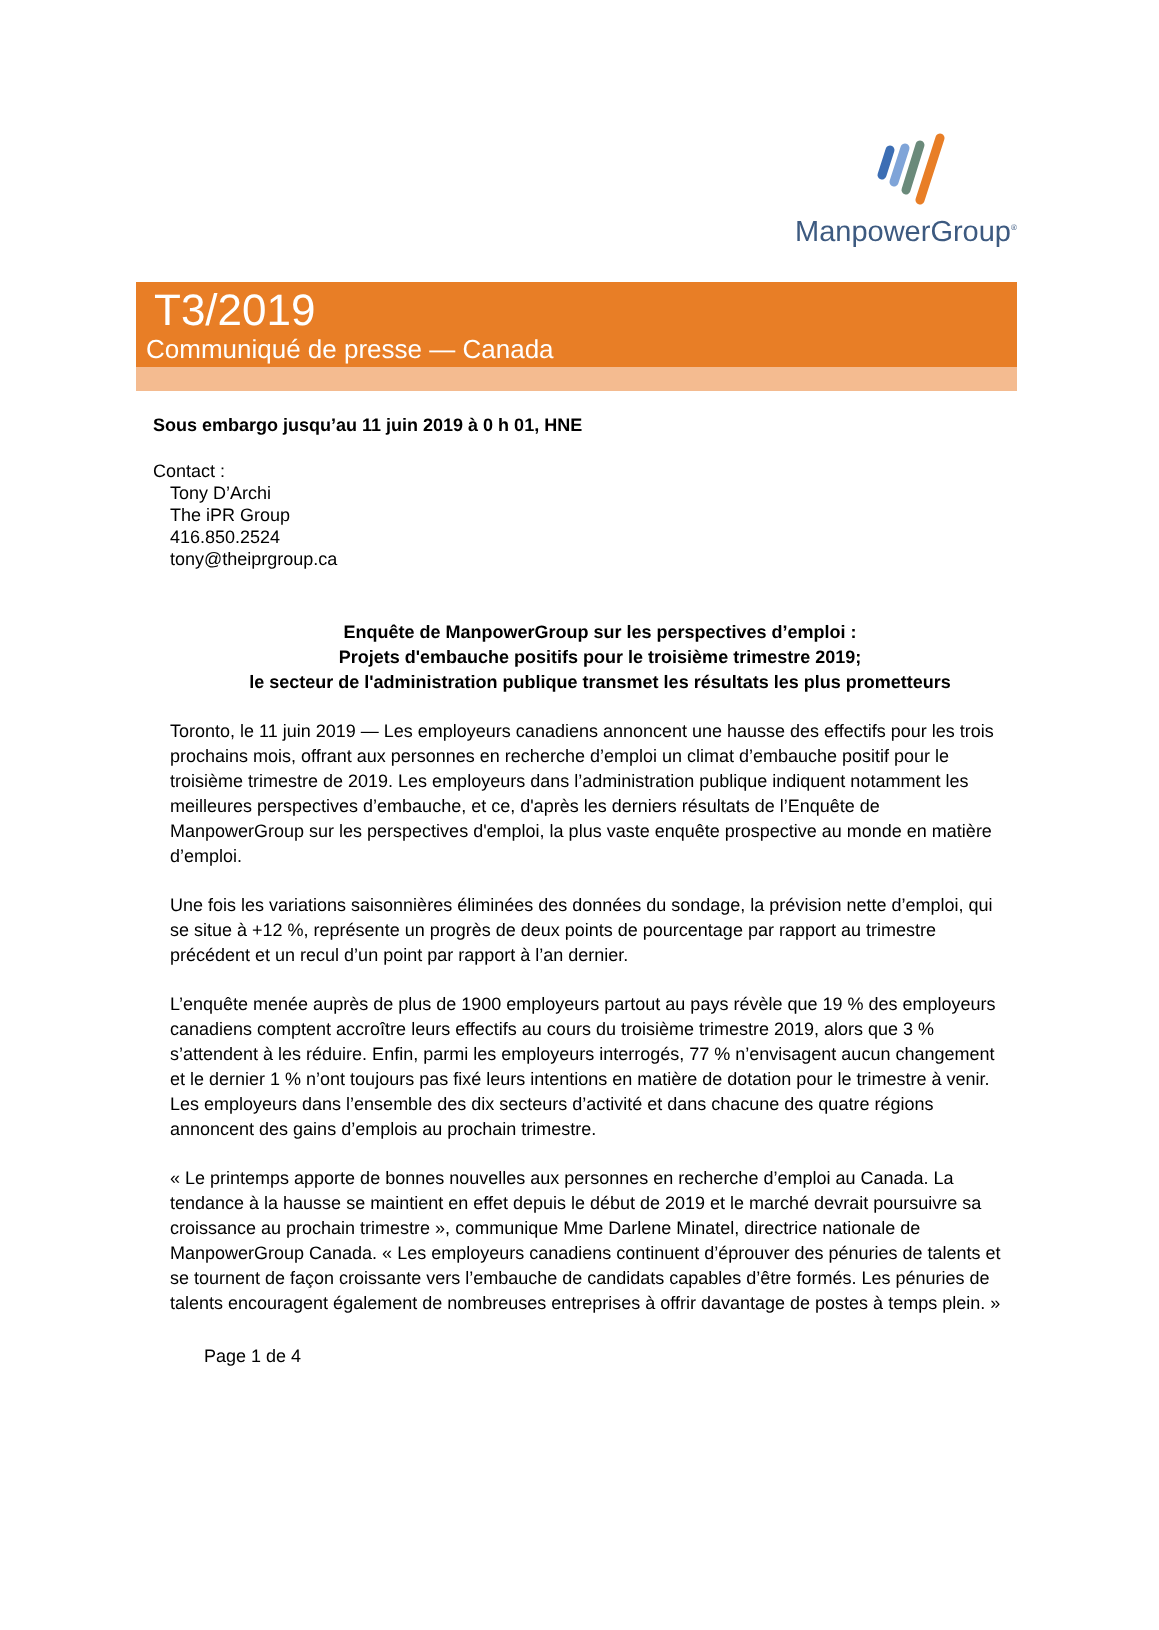ManpowerGroup<sup>®</sup>
T3/2019
Communiqué de presse — Canada
Sous embargo jusqu’au 11 juin 2019 à 0 h 01, HNE
Contact :
Tony D’Archi
The iPR Group
416.850.2524
tony@theiprgroup.ca
Enquête de ManpowerGroup sur les perspectives d’emploi :
Projets d'embauche positifs pour le troisième trimestre 2019;
le secteur de l'administration publique transmet les résultats les plus prometteurs
Toronto, le 11 juin 2019 — Les employeurs canadiens annoncent une hausse des effectifs pour les trois prochains mois, offrant aux personnes en recherche d’emploi un climat d’embauche positif pour le troisième trimestre de 2019. Les employeurs dans l’administration publique indiquent notamment les meilleures perspectives d’embauche, et ce, d'après les derniers résultats de l’Enquête de ManpowerGroup sur les perspectives d'emploi, la plus vaste enquête prospective au monde en matière d’emploi.
Une fois les variations saisonnières éliminées des données du sondage, la prévision nette d’emploi, qui se situe à +12 %, représente un progrès de deux points de pourcentage par rapport au trimestre précédent et un recul d’un point par rapport à l’an dernier.
L’enquête menée auprès de plus de 1900 employeurs partout au pays révèle que 19 % des employeurs canadiens comptent accroître leurs effectifs au cours du troisième trimestre 2019, alors que 3 % s’attendent à les réduire. Enfin, parmi les employeurs interrogés, 77 % n’envisagent aucun changement et le dernier 1 % n’ont toujours pas fixé leurs intentions en matière de dotation pour le trimestre à venir. Les employeurs dans l’ensemble des dix secteurs d’activité et dans chacune des quatre régions annoncent des gains d’emplois au prochain trimestre.
« Le printemps apporte de bonnes nouvelles aux personnes en recherche d’emploi au Canada. La tendance à la hausse se maintient en effet depuis le début de 2019 et le marché devrait poursuivre sa croissance au prochain trimestre », communique Mme Darlene Minatel, directrice nationale de ManpowerGroup Canada. « Les employeurs canadiens continuent d’éprouver des pénuries de talents et se tournent de façon croissante vers l’embauche de candidats capables d’être formés. Les pénuries de talents encouragent également de nombreuses entreprises à offrir davantage de postes à temps plein. »
Page 1 de 4